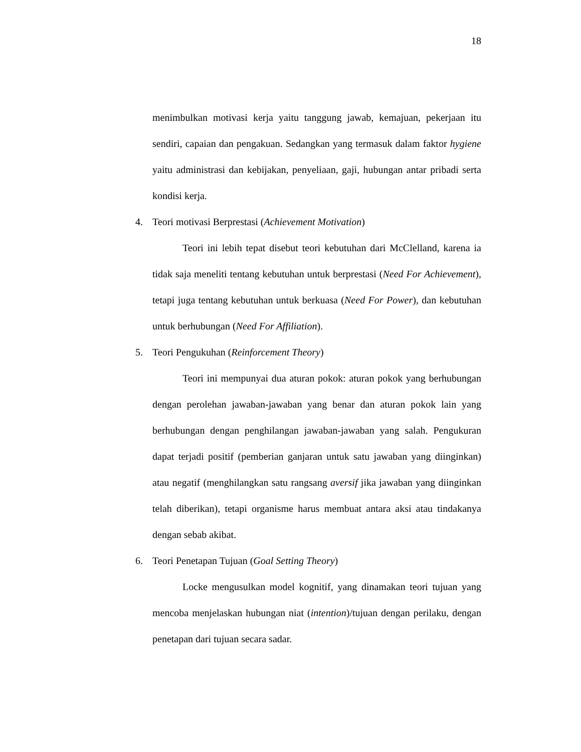18
menimbulkan motivasi kerja yaitu tanggung jawab, kemajuan, pekerjaan itu sendiri, capaian dan pengakuan. Sedangkan yang termasuk dalam faktor hygiene yaitu administrasi dan kebijakan, penyeliaan, gaji, hubungan antar pribadi serta kondisi kerja.
4. Teori motivasi Berprestasi (Achievement Motivation)
Teori ini lebih tepat disebut teori kebutuhan dari McClelland, karena ia tidak saja meneliti tentang kebutuhan untuk berprestasi (Need For Achievement), tetapi juga tentang kebutuhan untuk berkuasa (Need For Power), dan kebutuhan untuk berhubungan (Need For Affiliation).
5. Teori Pengukuhan (Reinforcement Theory)
Teori ini mempunyai dua aturan pokok: aturan pokok yang berhubungan dengan perolehan jawaban-jawaban yang benar dan aturan pokok lain yang berhubungan dengan penghilangan jawaban-jawaban yang salah. Pengukuran dapat terjadi positif (pemberian ganjaran untuk satu jawaban yang diinginkan) atau negatif (menghilangkan satu rangsang aversif jika jawaban yang diinginkan telah diberikan), tetapi organisme harus membuat antara aksi atau tindakanya dengan sebab akibat.
6. Teori Penetapan Tujuan (Goal Setting Theory)
Locke mengusulkan model kognitif, yang dinamakan teori tujuan yang mencoba menjelaskan hubungan niat (intention)/tujuan dengan perilaku, dengan penetapan dari tujuan secara sadar.